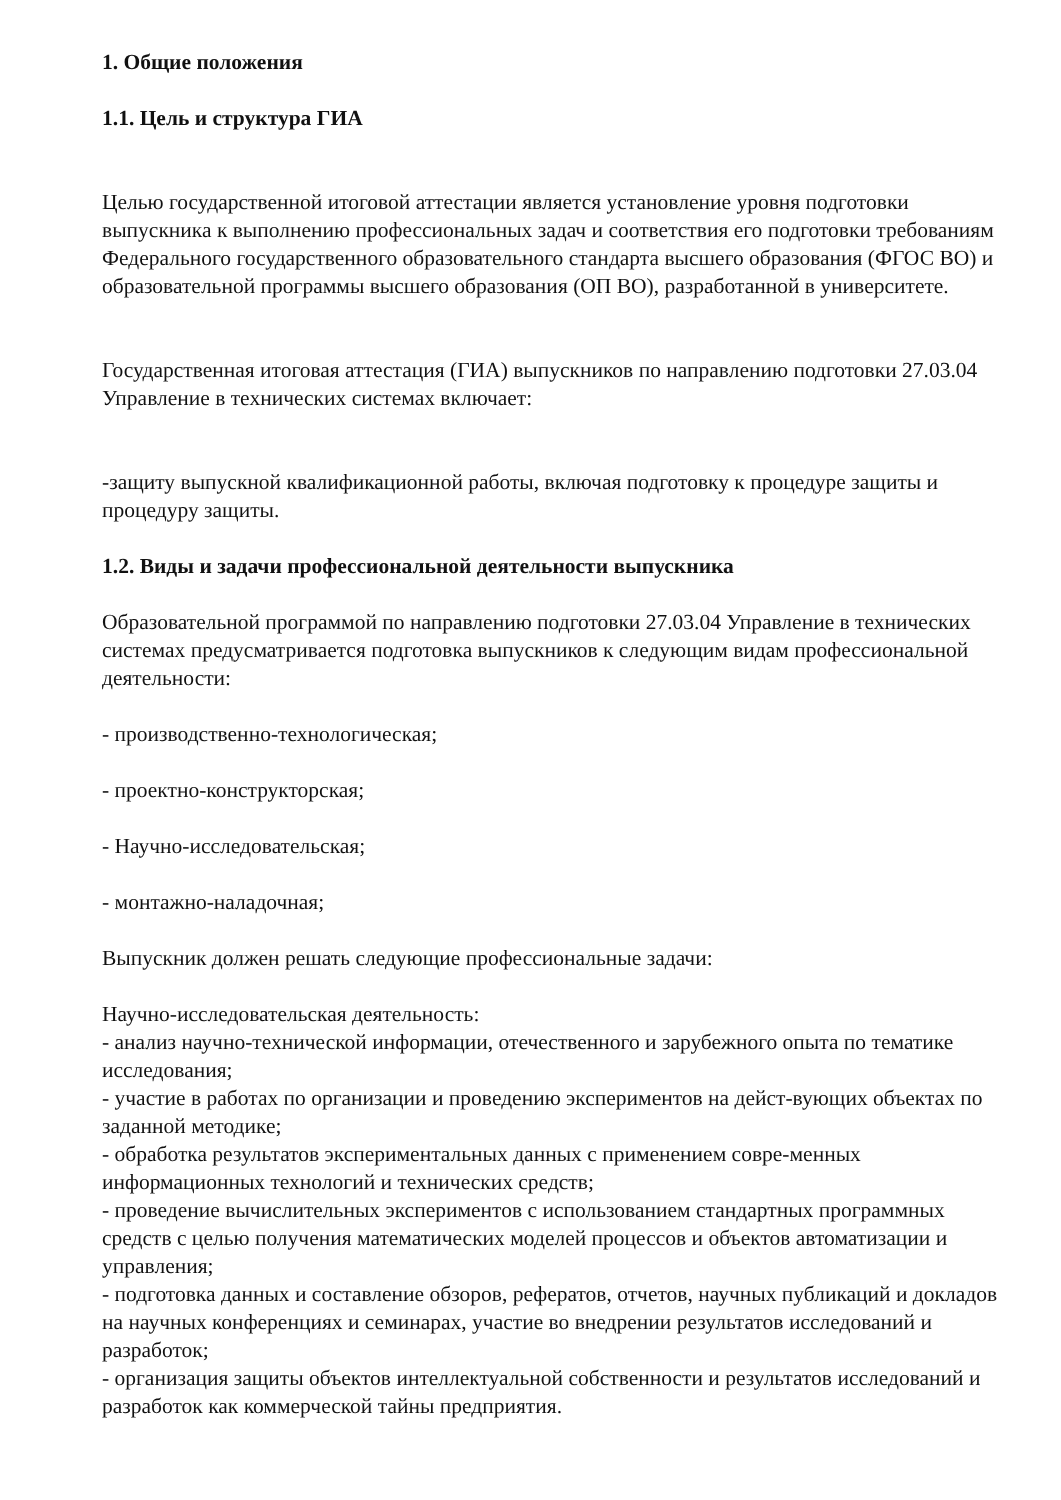1. Общие положения
1.1. Цель и структура ГИА
Целью государственной итоговой аттестации является установление уровня подготовки выпускника к выполнению профессиональных задач и соответствия его подготовки требованиям Федерального государственного образовательного стандарта высшего образования (ФГОС ВО) и образовательной программы высшего образования (ОП ВО), разработанной в университете.
Государственная итоговая аттестация (ГИА) выпускников по направлению подготовки 27.03.04 Управление в технических системах включает:
-защиту выпускной квалификационной работы, включая подготовку к процедуре защиты и процедуру защиты.
1.2. Виды и задачи профессиональной деятельности выпускника
Образовательной программой по направлению подготовки 27.03.04 Управление в технических системах предусматривается подготовка выпускников к следующим видам профессиональной деятельности:
- производственно-технологическая;
- проектно-конструкторская;
- Научно-исследовательская;
- монтажно-наладочная;
Выпускник должен решать следующие профессиональные задачи:
Научно-исследовательская деятельность:
- анализ научно-технической информации, отечественного и зарубежного опыта по тематике исследования;
- участие в работах по организации и проведению экспериментов на дейст-вующих объектах по заданной методике;
- обработка результатов экспериментальных данных с применением совре-менных информационных технологий и технических средств;
- проведение вычислительных экспериментов с использованием стандартных программных средств с целью получения математических моделей процессов и объектов автоматизации и управления;
- подготовка данных и составление обзоров, рефератов, отчетов, научных публикаций и докладов на научных конференциях и семинарах, участие во внедрении результатов исследований и разработок;
- организация защиты объектов интеллектуальной собственности и результатов исследований и разработок как коммерческой тайны предприятия.